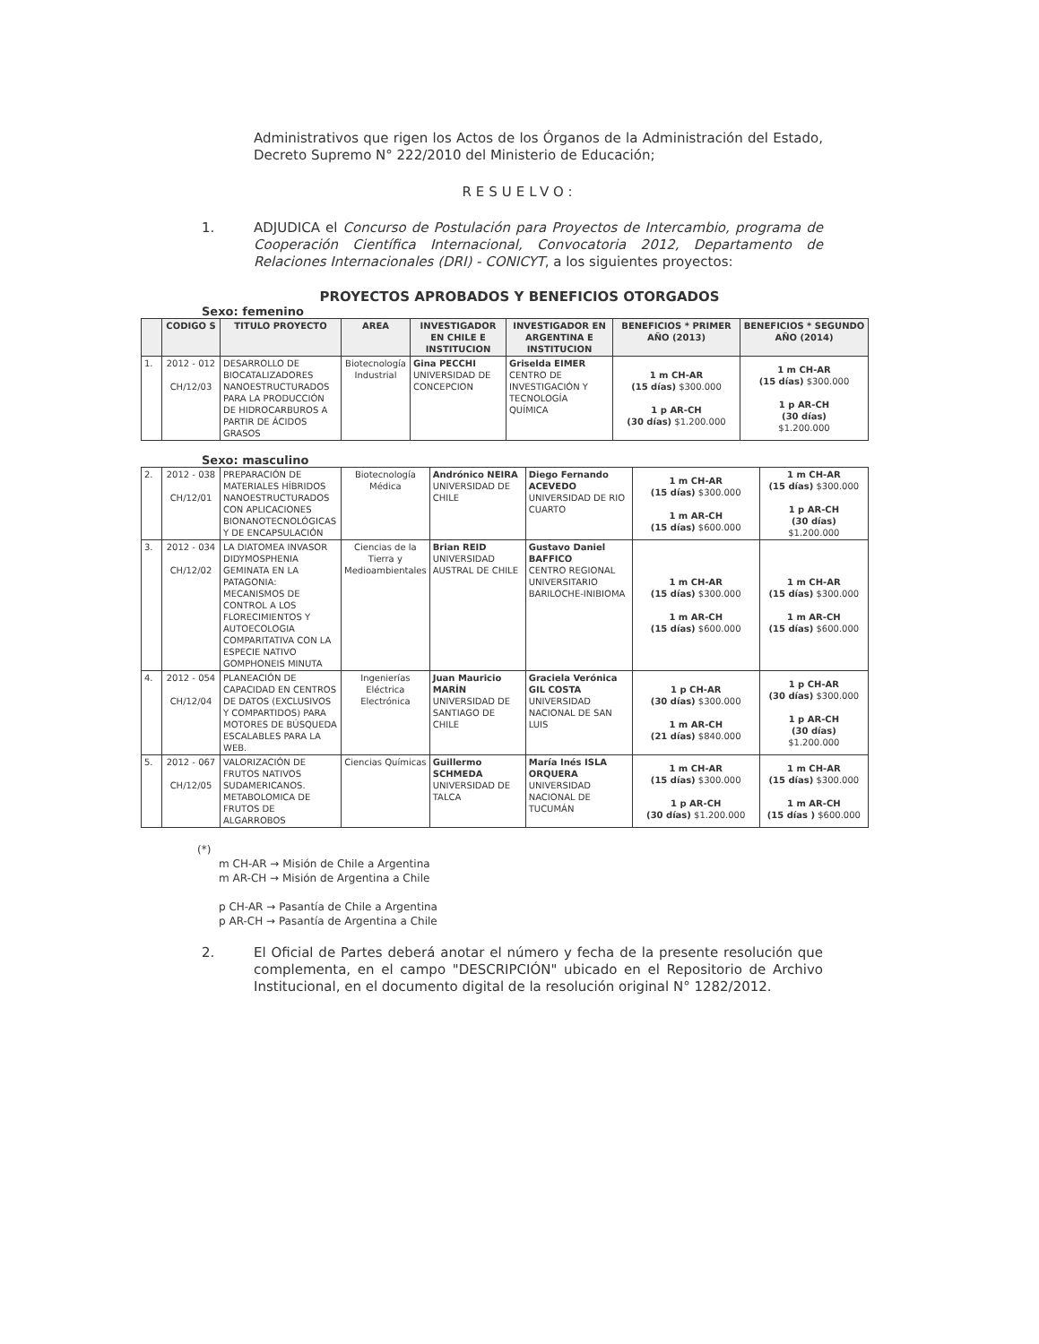Administrativos que rigen los Actos de los Órganos de la Administración del Estado, Decreto Supremo N° 222/2010 del Ministerio de Educación;
RESUELVO:
1. ADJUDICA el Concurso de Postulación para Proyectos de Intercambio, programa de Cooperación Científica Internacional, Convocatoria 2012, Departamento de Relaciones Internacionales (DRI) - CONICYT, a los siguientes proyectos:
PROYECTOS APROBADOS Y BENEFICIOS OTORGADOS
Sexo: femenino
| | CODIGO S | TITULO PROYECTO | AREA | INVESTIGADOR EN CHILE E INSTITUCION | INVESTIGADOR EN ARGENTINA E INSTITUCION | BENEFICIOS * PRIMER AÑO (2013) | BENEFICIOS * SEGUNDO AÑO (2014) |
| --- | --- | --- | --- | --- | --- | --- | --- |
| 1. | 2012 - 012 CH/12/03 | DESARROLLO DE BIOCATALIZADORES NANOESTRUCTURADOS PARA LA PRODUCCIÓN DE HIDROCARBUROS A PARTIR DE ÁCIDOS GRASOS | Biotecnología Industrial | Gina PECCHI UNIVERSIDAD DE CONCEPCION | Griselda EIMER CENTRO DE INVESTIGACIÓN Y TECNOLOGÍA QUÍMICA | 1 m CH-AR (15 días) $300.000 1 p AR-CH (30 días) $1.200.000 | 1 m CH-AR (15 días) $300.000 1 p AR-CH (30 días) $1.200.000 |
Sexo: masculino
| 2. | 2012 - 038 CH/12/01 | PREPARACIÓN DE MATERIALES HÍBRIDOS NANOESTRUCTURADOS CON APLICACIONES BIONANOTECNOLÓGICAS Y DE ENCAPSULACIÓN | Biotecnología Médica | Andrónico NEIRA UNIVERSIDAD DE CHILE | Diego Fernando ACEVEDO UNIVERSIDAD DE RIO CUARTO | 1 m CH-AR (15 días) $300.000 1 m AR-CH (15 días) $600.000 | 1 m CH-AR (15 días) $300.000 1 p AR-CH (30 días) $1.200.000 |
| 3. | 2012 - 034 CH/12/02 | LA DIATOMEA INVASOR DIDYMOSPHENIA GEMINATA EN LA PATAGONIA: MECANISMOS DE CONTROL A LOS FLORECIMIENTOS Y AUTOECOLOGIA COMPARITATIVA CON LA ESPECIE NATIVO GOMPHONEIS MINUTA | Ciencias de la Tierra y Medioambientales | Brian REID UNIVERSIDAD AUSTRAL DE CHILE | Gustavo Daniel BAFFICO CENTRO REGIONAL UNIVERSITARIO BARILOCHE-INIBIOMA | 1 m CH-AR (15 días) $300.000 1 m AR-CH (15 días) $600.000 | 1 m CH-AR (15 días) $300.000 1 m AR-CH (15 días) $600.000 |
| 4. | 2012 - 054 CH/12/04 | PLANEACIÓN DE CAPACIDAD EN CENTROS DE DATOS (EXCLUSIVOS Y COMPARTIDOS) PARA MOTORES DE BÚSQUEDA ESCALABLES PARA LA WEB. | Ingenierías Eléctrica Electrónica | Juan Mauricio MARÍN UNIVERSIDAD DE SANTIAGO DE CHILE | Graciela Verónica GIL COSTA UNIVERSIDAD NACIONAL DE SAN LUIS | 1 p CH-AR (30 días) $300.000 1 m AR-CH (21 días) $840.000 | 1 p CH-AR (30 días) $300.000 1 p AR-CH (30 días) $1.200.000 |
| 5. | 2012 - 067 CH/12/05 | VALORIZACIÓN DE FRUTOS NATIVOS SUDAMERICANOS. METABOLOMICA DE FRUTOS DE ALGARROBOS | Ciencias Químicas | Guillermo SCHMEDA UNIVERSIDAD DE TALCA | María Inés ISLA ORQUERA UNIVERSIDAD NACIONAL DE TUCUMÁN | 1 m CH-AR (15 días) $300.000 1 p AR-CH (30 días) $1.200.000 | 1 m CH-AR (15 días) $300.000 1 m AR-CH (15 días ) $600.000 |
(*)
m CH-AR → Misión de Chile a Argentina
m AR-CH → Misión de Argentina a Chile
p CH-AR → Pasantía de Chile a Argentina
p AR-CH → Pasantía de Argentina a Chile
2. El Oficial de Partes deberá anotar el número y fecha de la presente resolución que complementa, en el campo "DESCRIPCIÓN" ubicado en el Repositorio de Archivo Institucional, en el documento digital de la resolución original N° 1282/2012.